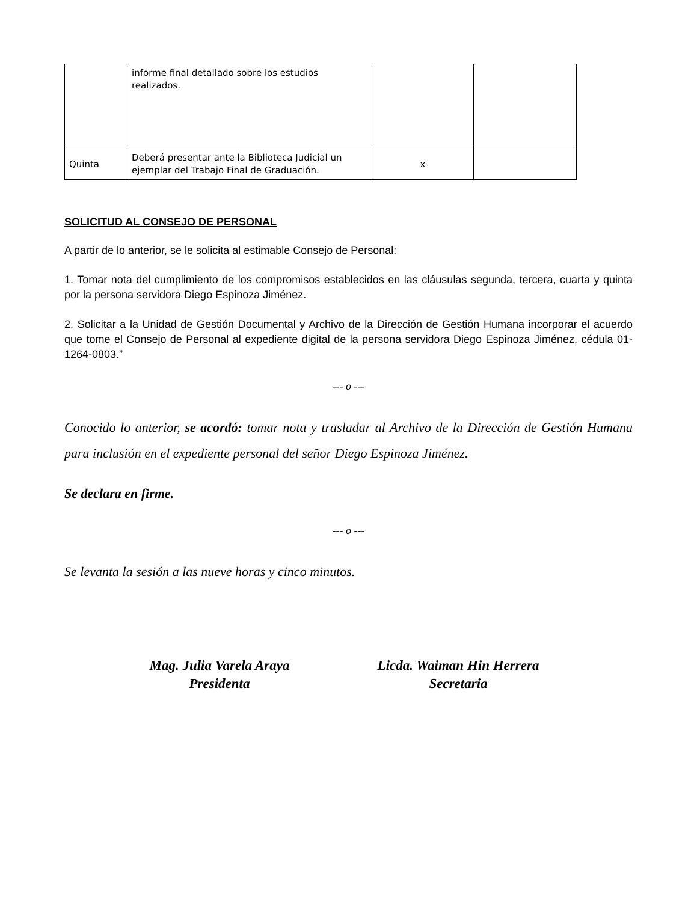| | informe final detallado sobre los estudios realizados. | | |
| Quinta | Deberá presentar ante la Biblioteca Judicial un ejemplar del Trabajo Final de Graduación. | x | |
SOLICITUD AL CONSEJO DE PERSONAL
A partir de lo anterior, se le solicita al estimable Consejo de Personal:
1. Tomar nota del cumplimiento de los compromisos establecidos en las cláusulas segunda, tercera, cuarta y quinta por la persona servidora Diego Espinoza Jiménez.
2. Solicitar a la Unidad de Gestión Documental y Archivo de la Dirección de Gestión Humana incorporar el acuerdo que tome el Consejo de Personal al expediente digital de la persona servidora Diego Espinoza Jiménez, cédula 01-1264-0803.”
--- o ---
Conocido lo anterior, se acordó: tomar nota y trasladar al Archivo de la Dirección de Gestión Humana para inclusión en el expediente personal del señor Diego Espinoza Jiménez.
Se declara en firme.
--- o ---
Se levanta la sesión a las nueve horas y cinco minutos.
Mag. Julia Varela Araya
Presidenta
Licda. Waiman Hin Herrera
Secretaria